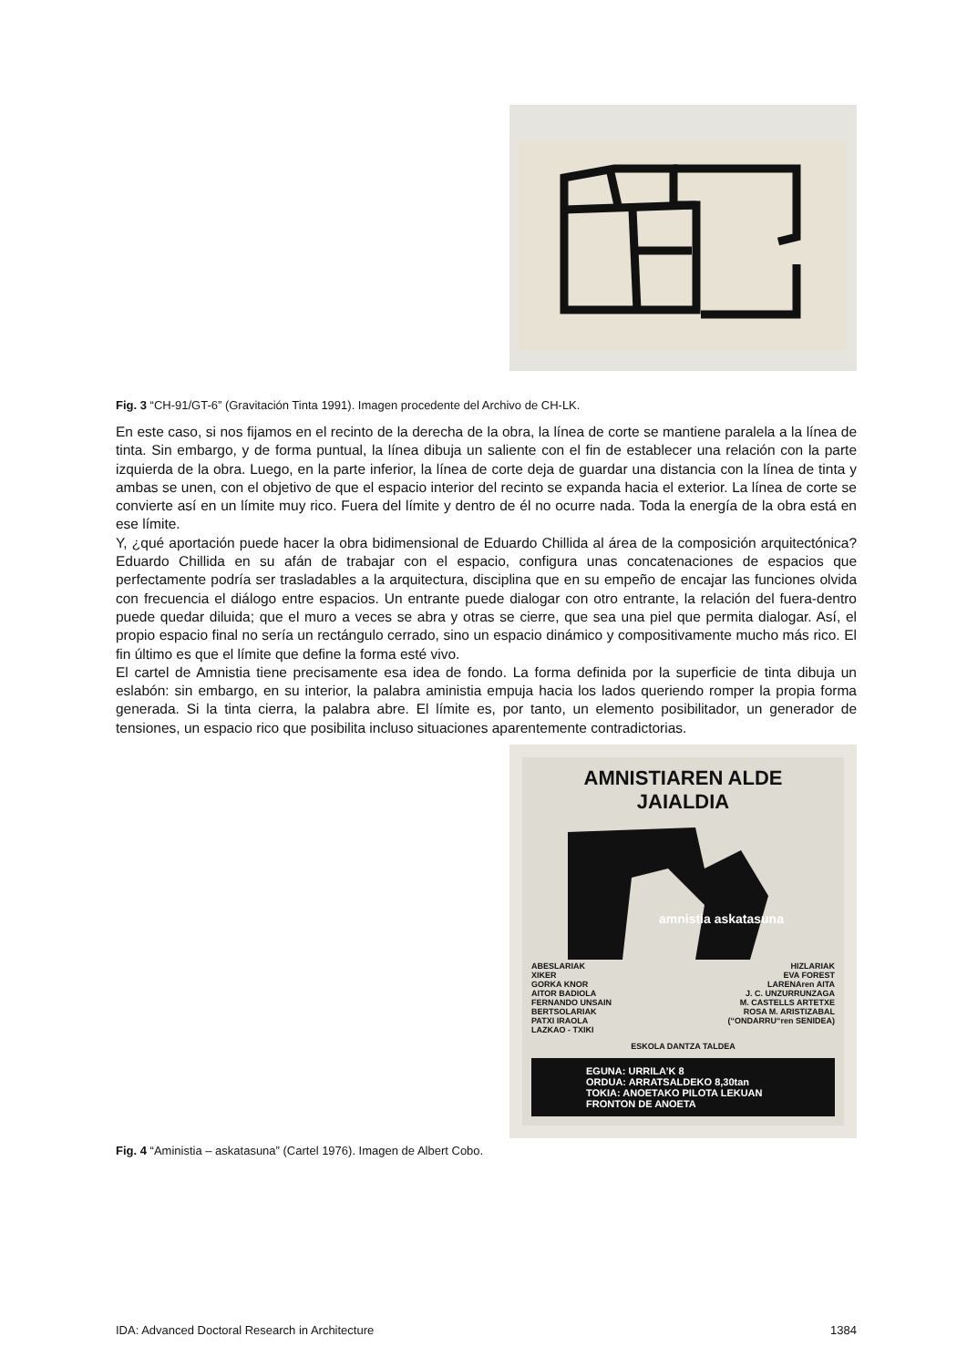Fig. 3 “CH-91/GT-6” (Gravitación Tinta 1991). Imagen procedente del Archivo de CH-LK.
En este caso, si nos fijamos en el recinto de la derecha de la obra, la línea de corte se mantiene paralela a la línea de tinta. Sin embargo, y de forma puntual, la línea dibuja un saliente con el fin de establecer una relación con la parte izquierda de la obra. Luego, en la parte inferior, la línea de corte deja de guardar una distancia con la línea de tinta y ambas se unen, con el objetivo de que el espacio interior del recinto se expanda hacia el exterior. La línea de corte se convierte así en un límite muy rico. Fuera del límite y dentro de él no ocurre nada. Toda la energía de la obra está en ese límite.
Y, ¿qué aportación puede hacer la obra bidimensional de Eduardo Chillida al área de la composición arquitectónica? Eduardo Chillida en su afán de trabajar con el espacio, configura unas concatenaciones de espacios que perfectamente podría ser trasladables a la arquitectura, disciplina que en su empeño de encajar las funciones olvida con frecuencia el diálogo entre espacios. Un entrante puede dialogar con otro entrante, la relación del fuera-dentro puede quedar diluida; que el muro a veces se abra y otras se cierre, que sea una piel que permita dialogar. Así, el propio espacio final no sería un rectángulo cerrado, sino un espacio dinámico y compositivamente mucho más rico. El fin último es que el límite que define la forma esté vivo.
El cartel de Amnistia tiene precisamente esa idea de fondo. La forma definida por la superficie de tinta dibuja un eslabón: sin embargo, en su interior, la palabra aministia empuja hacia los lados queriendo romper la propia forma generada. Si la tinta cierra, la palabra abre. El límite es, por tanto, un elemento posibilitador, un generador de tensiones, un espacio rico que posibilita incluso situaciones aparentemente contradictorias.
AMNISTIAREN ALDE
JAIALDIA
amnistia askatasuna
ABESLARIAK
XIKER
GORKA KNOR
AITOR BADIOLA
FERNANDO UNSAIN
BERTSOLARIAK
PATXI IRAOLA
LAZKAO - TXIKI
HIZLARIAK
EVA FOREST
LARENAren AITA
J. C. UNZURRUNZAGA
M. CASTELLS ARTETXE
ROSA M. ARISTIZABAL
(“ONDARRU“ren SENIDEA)
ESKOLA DANTZA TALDEA
EGUNA: URRILA’K 8
ORDUA: ARRATSALDEKO 8,30tan
TOKIA: ANOETAKO PILOTA LEKUAN FRONTON DE ANOETA
Fig. 4 “Aministia – askatasuna” (Cartel 1976). Imagen de Albert Cobo.
IDA: Advanced Doctoral Research in Architecture 1384